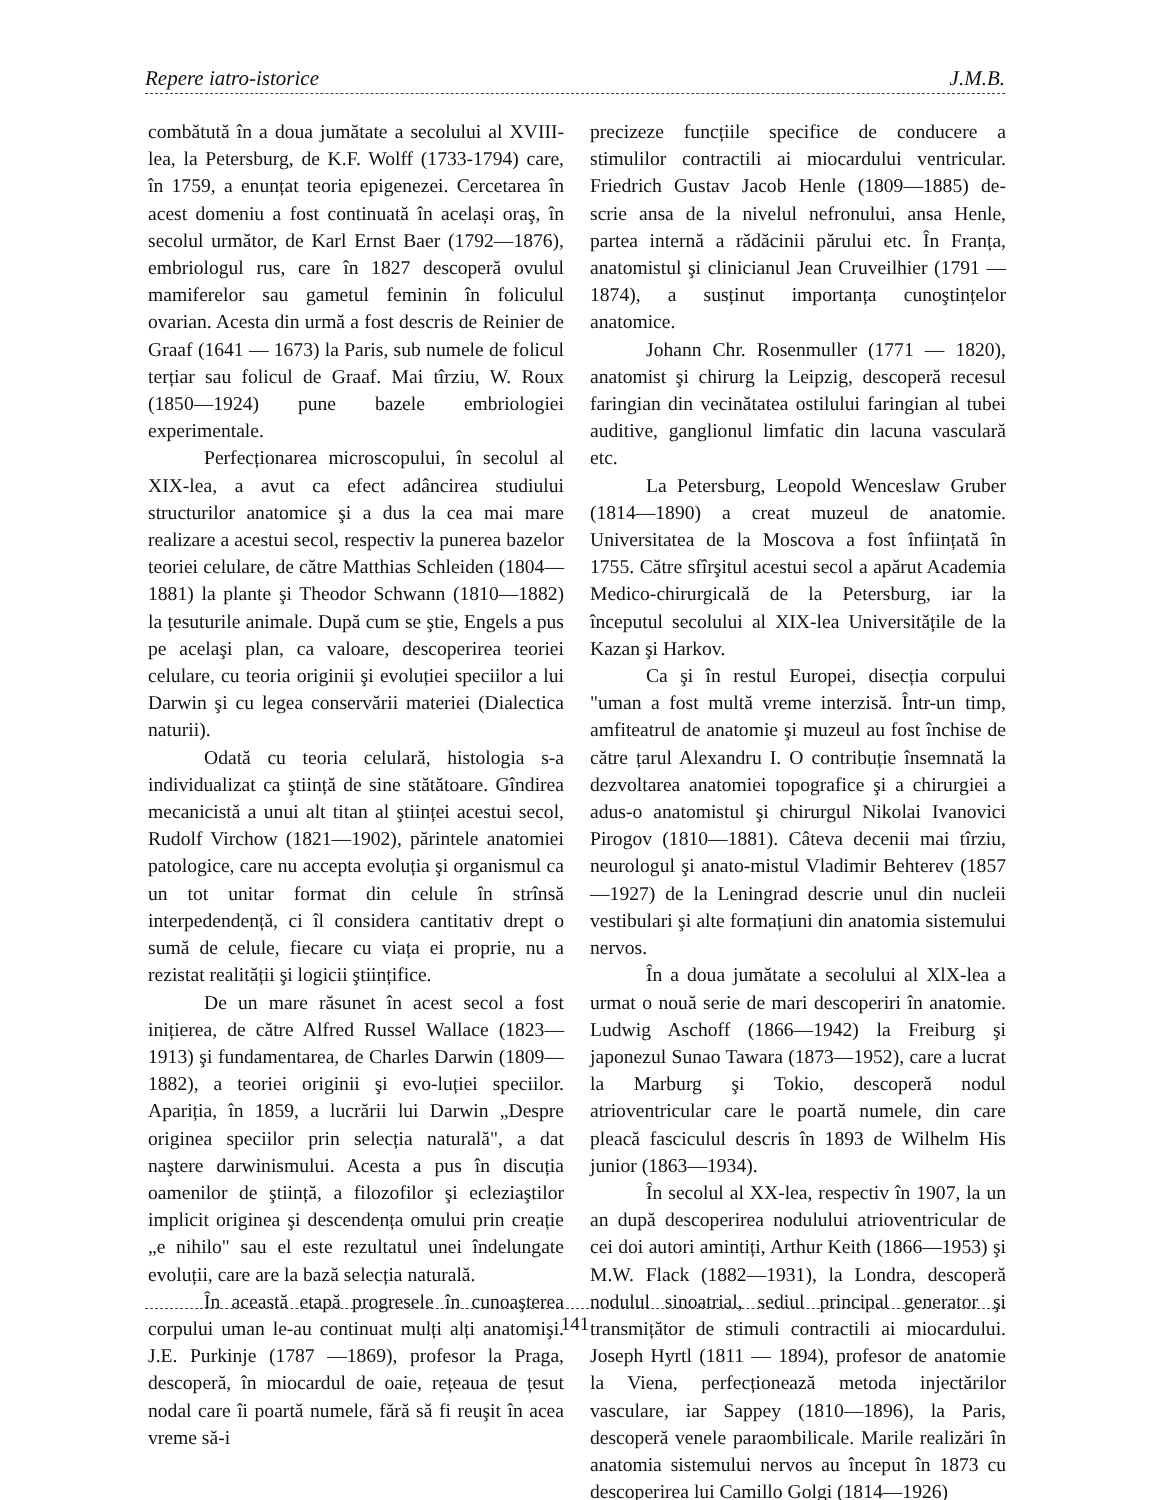Repere iatro-istorice J.M.B.
combătută în a doua jumătate a secolului al XVIII-lea, la Petersburg, de K.F. Wolff (1733-1794) care, în 1759, a enunțat teoria epigenezei. Cercetarea în acest domeniu a fost continuată în același oraş, în secolul următor, de Karl Ernst Baer (1792—1876), embriologul rus, care în 1827 descoperă ovulul mamiferelor sau gametul feminin în foliculul ovarian. Acesta din urmă a fost descris de Reinier de Graaf (1641 — 1673) la Paris, sub numele de folicul terțiar sau folicul de Graaf. Mai tîrziu, W. Roux (1850—1924) pune bazele embriologiei experimentale.
Perfecționarea microscopului, în secolul al XIX-lea, a avut ca efect adâncirea studiului structurilor anatomice şi a dus la cea mai mare realizare a acestui secol, respectiv la punerea bazelor teoriei celulare, de către Matthias Schleiden (1804—1881) la plante şi Theodor Schwann (1810—1882) la țesuturile animale. După cum se ştie, Engels a pus pe acelaşi plan, ca valoare, descoperirea teoriei celulare, cu teoria originii şi evoluției speciilor a lui Darwin şi cu legea conservării materiei (Dialectica naturii).
Odată cu teoria celulară, histologia s-a individualizat ca ştiință de sine stătătoare. Gîndirea mecanicistă a unui alt titan al ştiinței acestui secol, Rudolf Virchow (1821—1902), părintele anatomiei patologice, care nu accepta evoluția şi organismul ca un tot unitar format din celule în strînsă interpedendență, ci îl considera cantitativ drept o sumă de celule, fiecare cu viața ei proprie, nu a rezistat realității şi logicii ştiințifice.
De un mare răsunet în acest secol a fost inițierea, de către Alfred Russel Wallace (1823—1913) şi fundamentarea, de Charles Darwin (1809—1882), a teoriei originii şi evo-luției speciilor. Apariția, în 1859, a lucrării lui Darwin „Despre originea speciilor prin selecția naturală", a dat naştere darwinismului. Acesta a pus în discuția oamenilor de ştiință, a filozofilor şi ecleziaştilor implicit originea şi descendența omului prin creație „e nihilo" sau el este rezultatul unei îndelungate evoluții, care are la bază selecția naturală.
În această etapă progresele în cunoaşterea corpului uman le-au continuat mulți alți anatomişi. J.E. Purkinje (1787 —1869), profesor la Praga, descoperă, în miocardul de oaie, rețeaua de țesut nodal care îi poartă numele, fără să fi reuşit în acea vreme să-i
precizeze funcțiile specifice de conducere a stimulilor contractili ai miocardului ventricular. Friedrich Gustav Jacob Henle (1809—1885) de-scrie ansa de la nivelul nefronului, ansa Henle, partea internă a rădăcinii părului etc. În Franța, anatomistul şi clinicianul Jean Cruveilhier (1791 — 1874), a susținut importanța cunoştințelor anatomice.
Johann Chr. Rosenmuller (1771 — 1820), anatomist şi chirurg la Leipzig, descoperă recesul faringian din vecinătatea ostilului faringian al tubei auditive, ganglionul limfatic din lacuna vasculară etc.
La Petersburg, Leopold Wenceslaw Gruber (1814—1890) a creat muzeul de anatomie. Universitatea de la Moscova a fost înființată în 1755. Către sfîrşitul acestui secol a apărut Academia Medico-chirurgicală de la Petersburg, iar la începutul secolului al XIX-lea Universitățile de la Kazan şi Harkov.
Ca şi în restul Europei, disecția corpului "uman a fost multă vreme interzisă. Într-un timp, amfiteatrul de anatomie şi muzeul au fost închise de către țarul Alexandru I. O contribuție însemnată la dezvoltarea anatomiei topografice şi a chirurgiei a adus-o anatomistul şi chirurgul Nikolai Ivanovici Pirogov (1810—1881). Câteva decenii mai tîrziu, neurologul şi anato-mistul Vladimir Behterev (1857—1927) de la Leningrad descrie unul din nucleii vestibulari şi alte formațiuni din anatomia sistemului nervos.
În a doua jumătate a secolului al XlX-lea a urmat o nouă serie de mari descoperiri în anatomie. Ludwig Aschoff (1866—1942) la Freiburg şi japonezul Sunao Tawara (1873—1952), care a lucrat la Marburg şi Tokio, descoperă nodul atrioventricular care le poartă numele, din care pleacă fasciculul descris în 1893 de Wilhelm His junior (1863—1934).
În secolul al XX-lea, respectiv în 1907, la un an după descoperirea nodulului atrioventricular de cei doi autori amintiți, Arthur Keith (1866—1953) şi M.W. Flack (1882—1931), la Londra, descoperă nodulul sinoatrial, sediul principal generator şi transmițător de stimuli contractili ai miocardului. Joseph Hyrtl (1811 — 1894), profesor de anatomie la Viena, perfecționează metoda injectărilor vasculare, iar Sappey (1810—1896), la Paris, descoperă venele paraombilicale. Marile realizări în anatomia sistemului nervos au început în 1873 cu descoperirea lui Camillo Golgi (1814—1926)
141